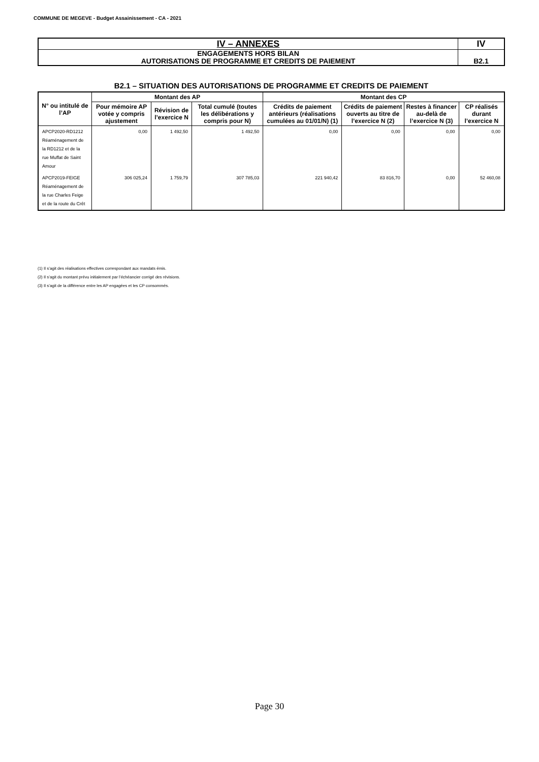COMMUNE DE MEGEVE - Budget Assainissement - CA - 2021
| IV – ANNEXES | IV |
| ENGAGEMENTS HORS BILAN AUTORISATIONS DE PROGRAMME ET CREDITS DE PAIEMENT | B2.1 |
B2.1 – SITUATION DES AUTORISATIONS DE PROGRAMME ET CREDITS DE PAIEMENT
| N° ou intitulé de l’AP | Montant des AP | | | Montant des CP | | | |
| --- | --- | --- | --- | --- | --- | --- | --- |
| | Pour mémoire AP votée y compris ajustement | Révision de l’exercice N | Total cumulé (toutes les délibérations y compris pour N) | Crédits de paiement antérieurs (réalisations cumulées au 01/01/N) (1) | Crédits de paiement ouverts au titre de l’exercice N (2) | Restes à financer au-delà de l’exercice N (3) | CP réalisés durant l’exercice N |
| APCP2020-RD1212 Réaménagement de la RD1212 et de la rue Muffat de Saint Amour | 0,00 | 1 492,50 | 1 492,50 | 0,00 | 0,00 | 0,00 | 0,00 |
| APCP2019-FEIGE Réaménagement de la rue Charles Feige et de la route du Crêt | 306 025,24 | 1 759,79 | 307 785,03 | 221 940,42 | 83 816,70 | 0,00 | 52 460,08 |
(1) Il s’agit des réalisations effectives correspondant aux mandats émis.
(2) Il s’agit du montant prévu initialement par l’échéancier corrigé des révisions.
(3) Il s’agit de la différence entre les AP engagées et les CP consommés.
Page 30